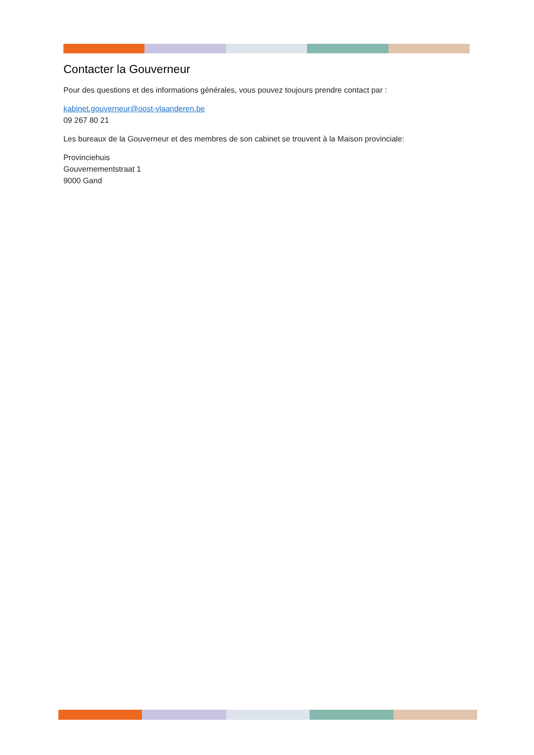Contacter la Gouverneur
Pour des questions et des informations générales, vous pouvez toujours prendre contact par :
kabinet.gouverneur@oost-vlaanderen.be
09 267 80 21
Les bureaux de la Gouverneur et des membres de son cabinet se trouvent à la Maison provinciale:
Provinciehuis
Gouvernementstraat 1
9000 Gand